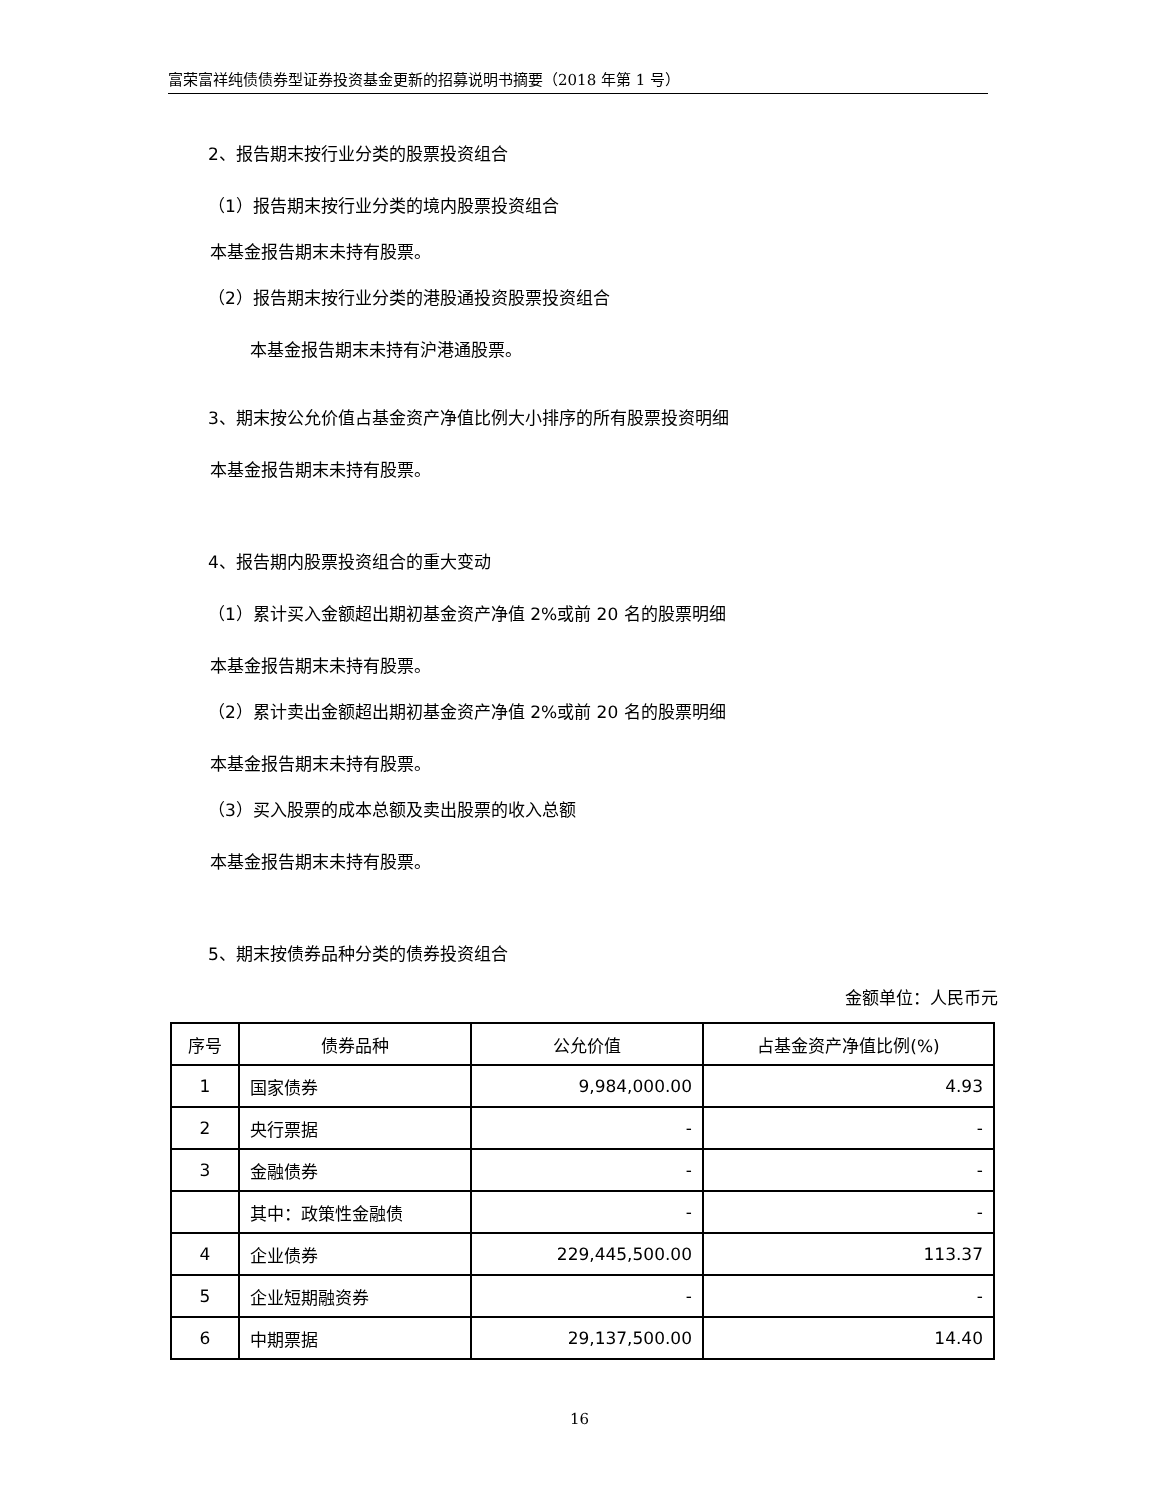富荣富祥纯债债券型证券投资基金更新的招募说明书摘要（2018 年第 1 号）
2、报告期末按行业分类的股票投资组合
（1）报告期末按行业分类的境内股票投资组合
本基金报告期末未持有股票。
（2）报告期末按行业分类的港股通投资股票投资组合
本基金报告期末未持有沪港通股票。
3、期末按公允价值占基金资产净值比例大小排序的所有股票投资明细
本基金报告期末未持有股票。
4、报告期内股票投资组合的重大变动
（1）累计买入金额超出期初基金资产净值 2%或前 20 名的股票明细
本基金报告期末未持有股票。
（2）累计卖出金额超出期初基金资产净值 2%或前 20 名的股票明细
本基金报告期末未持有股票。
（3）买入股票的成本总额及卖出股票的收入总额
本基金报告期末未持有股票。
5、期末按债券品种分类的债券投资组合
金额单位：人民币元
| 序号 | 债券品种 | 公允价值 | 占基金资产净值比例(%) |
| 1 | 国家债券 | 9,984,000.00 | 4.93 |
| 2 | 央行票据 | - | - |
| 3 | 金融债券 | - | - |
| | 其中：政策性金融债 | - | - |
| 4 | 企业债券 | 229,445,500.00 | 113.37 |
| 5 | 企业短期融资券 | - | - |
| 6 | 中期票据 | 29,137,500.00 | 14.40 |
16